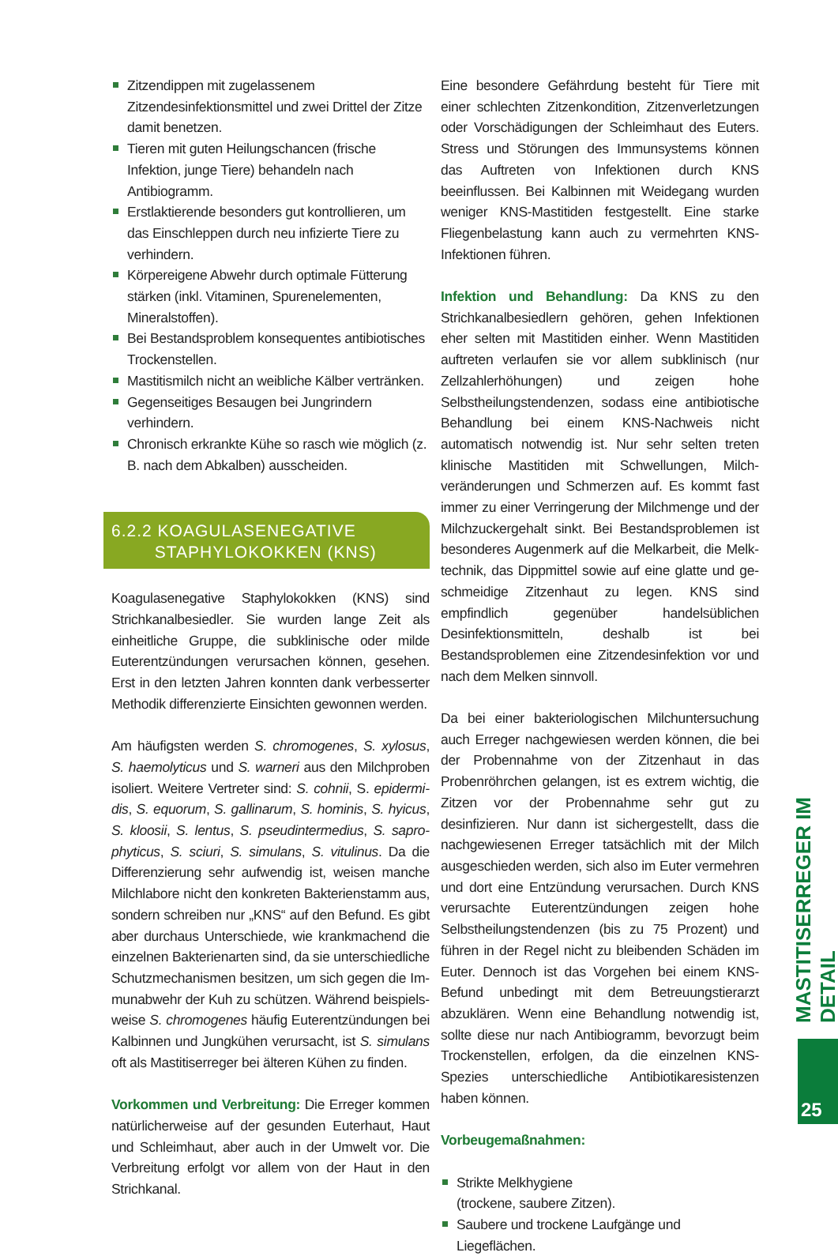Zitzendippen mit zugelassenem Zitzendesinfektions­mittel und zwei Drittel der Zitze damit benetzen.
Tieren mit guten Heilungschancen (frische Infektion, junge Tiere) behandeln nach Antibiogramm.
Erstlaktierende besonders gut kontrollieren, um das Einschleppen durch neu infizierte Tiere zu verhin­dern.
Körpereigene Abwehr durch optimale Fütterung stärken (inkl. Vitaminen, Spurenelementen, Mineral­stoffen).
Bei Bestandsproblem konsequentes antibiotisches Trockenstellen.
Mastitismilch nicht an weibliche Kälber vertränken.
Gegenseitiges Besaugen bei Jungrindern verhindern.
Chronisch erkrankte Kühe so rasch wie möglich (z. B. nach dem Abkalben) ausscheiden.
6.2.2 KOAGULASENEGATIVE
STAPHYLOKOKKEN (KNS)
Koagulasenegative Staphylokokken (KNS) sind Strich­kanalbesiedler. Sie wurden lange Zeit als einheitliche Gruppe, die subklinische oder milde Euterentzündungen verursachen können, gesehen. Erst in den letzten Jah­ren konnten dank verbesserter Methodik differenzierte Einsichten gewonnen werden.
Am häufigsten werden S. chromogenes, S. xylosus, S. haemolyticus und S. warneri aus den Milchproben isoliert. Weitere Vertreter sind: S. cohnii, S. epidermi­dis, S. equorum, S. gallinarum, S. hominis, S. hyicus, S. kloosii, S. lentus, S. pseudintermedius, S. sapro­phyticus, S. sciuri, S. simulans, S. vitulinus. Da die Differenzierung sehr aufwendig ist, weisen manche Milchlabore nicht den konkreten Bakterienstamm aus, sondern schreiben nur „KNS“ auf den Befund. Es gibt aber durchaus Unterschiede, wie krankmachend die einzelnen Bakterienarten sind, da sie unterschiedliche Schutzmechanismen besitzen, um sich gegen die Im­munabwehr der Kuh zu schützen. Während beispiels­weise S. chromogenes häufig Euterentzündungen bei Kalbinnen und Jungkühen verursacht, ist S. simulans oft als Mastitiserreger bei älteren Kühen zu finden.
Vorkommen und Verbreitung: Die Erreger kommen natürlicherweise auf der gesunden Euterhaut, Haut und Schleimhaut, aber auch in der Umwelt vor. Die Verbrei­tung erfolgt vor allem von der Haut in den Strichkanal.
Eine besondere Gefährdung besteht für Tiere mit einer schlechten Zitzenkondition, Zitzenverletzungen oder Vorschädigungen der Schleimhaut des Euters. Stress und Störungen des Immunsystems können das Auftre­ten von Infektionen durch KNS beeinflussen. Bei Kalbin­nen mit Weidegang wurden weniger KNS-Mastitiden festgestellt. Eine starke Fliegenbelastung kann auch zu vermehrten KNS-Infektionen führen.
Infektion und Behandlung: Da KNS zu den Strichka­nalbesiedlern gehören, gehen Infektionen eher selten mit Mastitiden einher. Wenn Mastitiden auftreten ver­laufen sie vor allem subklinisch (nur Zellzahlerhöhun­gen) und zeigen hohe Selbstheilungstendenzen, sodass eine antibiotische Behandlung bei einem KNS-Nach­weis nicht automatisch notwendig ist. Nur sehr selten treten klinische Mastitiden mit Schwellungen, Milch­veränderungen und Schmerzen auf. Es kommt fast immer zu einer Verringerung der Milchmenge und der Milchzuckergehalt sinkt. Bei Bestandsproblemen ist besonderes Augenmerk auf die Melkarbeit, die Melk­technik, das Dippmittel sowie auf eine glatte und ge­schmeidige Zitzenhaut zu legen. KNS sind empfindlich gegenüber handelsüblichen Desinfektionsmitteln, des­halb ist bei Bestandsproblemen eine Zitzendesinfektion vor und nach dem Melken sinnvoll.
Da bei einer bakteriologischen Milchuntersuchung auch Erreger nachgewiesen werden können, die bei der Pro­bennahme von der Zitzenhaut in das Probenröhrchen gelangen, ist es extrem wichtig, die Zitzen vor der Pro­bennahme sehr gut zu desinfizieren. Nur dann ist sicher­gestellt, dass die nachgewiesenen Erreger tatsächlich mit der Milch ausgeschieden werden, sich also im Eu­ter vermehren und dort eine Entzündung verursachen. Durch KNS verursachte Euterentzündungen zeigen hohe Selbstheilungstendenzen (bis zu 75 Prozent) und führen in der Regel nicht zu bleibenden Schäden im Euter. Den­noch ist das Vorgehen bei einem KNS-Befund unbedingt mit dem Betreuungstierarzt abzuklären. Wenn eine Be­handlung notwendig ist, sollte diese nur nach Antibio­gramm, bevorzugt beim Trockenstellen, erfolgen, da die einzelnen KNS-Spezies unterschiedliche Antibiotikare­sistenzen haben können.
Vorbeugemaßnahmen:
Strikte Melkhygiene
(trockene, saubere Zitzen).
Saubere und trockene Laufgänge und Liegeflächen.
MASTITISERREGER IM DETAIL
25